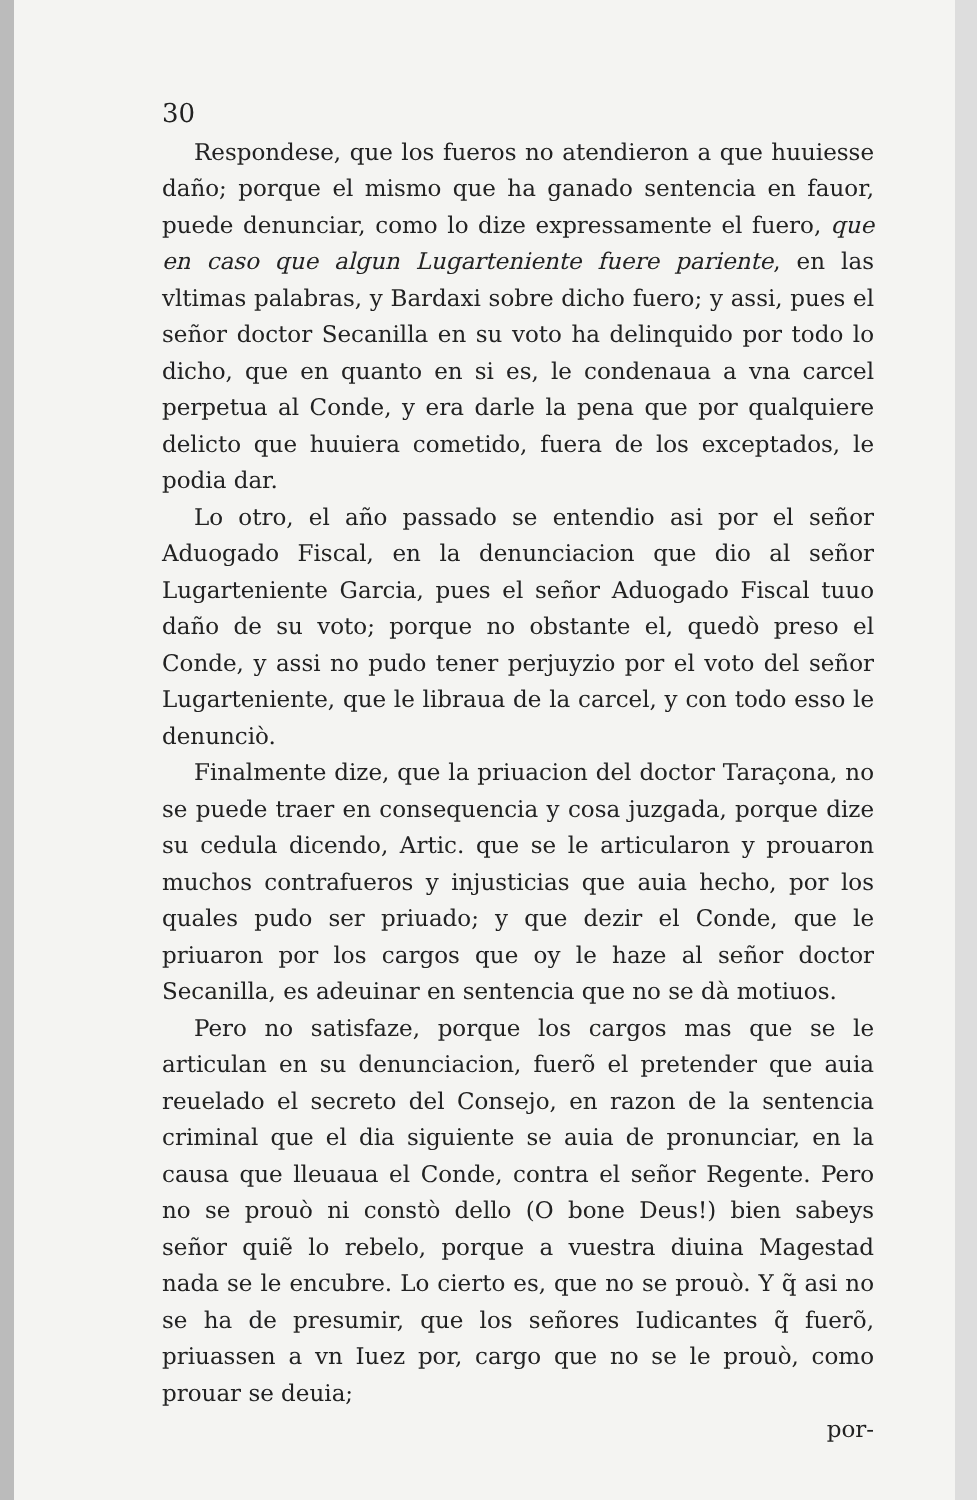30
Respondese, que los fueros no atendieron a que huuiesse daño; porque el mismo que ha ganado sentencia en fauor, puede denunciar, como lo dize expressamente el fuero, que en caso que algun Lugarteniente fuere pariente, en las vltimas palabras, y Bardaxi sobre dicho fuero; y assi, pues el señor doctor Secanilla en su voto ha delinquido por todo lo dicho, que en quanto en si es, le condenaua a vna carcel perpetua al Conde, y era darle la pena que por qualquiere delicto que huuiera cometido, fuera de los exceptados, le podia dar.
Lo otro, el año passado se entendio asi por el señor Aduogado Fiscal, en la denunciacion que dio al señor Lugarteniente Garcia, pues el señor Aduogado Fiscal tuuo daño de su voto; porque no obstante el, quedò preso el Conde, y assi no pudo tener perjuyzio por el voto del señor Lugarteniente, que le libraua de la carcel, y con todo esso le denunciò.
Finalmente dize, que la priuacion del doctor Taraçona, no se puede traer en consequencia y cosa juzgada, porque dize su cedula dicendo, Artic. que se le articularon y prouaron muchos contrafueros y injusticias que auia hecho, por los quales pudo ser priuado; y que dezir el Conde, que le priuaron por los cargos que oy le haze al señor doctor Secanilla, es adeuinar en sentencia que no se dà motiuos.
Pero no satisfaze, porque los cargos mas que se le articulan en su denunciacion, fuerõ el pretender que auia reuelado el secreto del Consejo, en razon de la sentencia criminal que el dia siguiente se auia de pronunciar, en la causa que lleuaua el Conde, contra el señor Regente. Pero no se prouò ni constò dello (O bone Deus!) bien sabeys señor quiẽ lo rebelo, porque a vuestra diuina Magestad nada se le encubre. Lo cierto es, que no se prouò. Y q̃ asi no se ha de presumir, que los señores Iudicantes q̃ fuerõ, priuassen a vn Iuez por, cargo que no se le prouò, como prouar se deuia;
por-